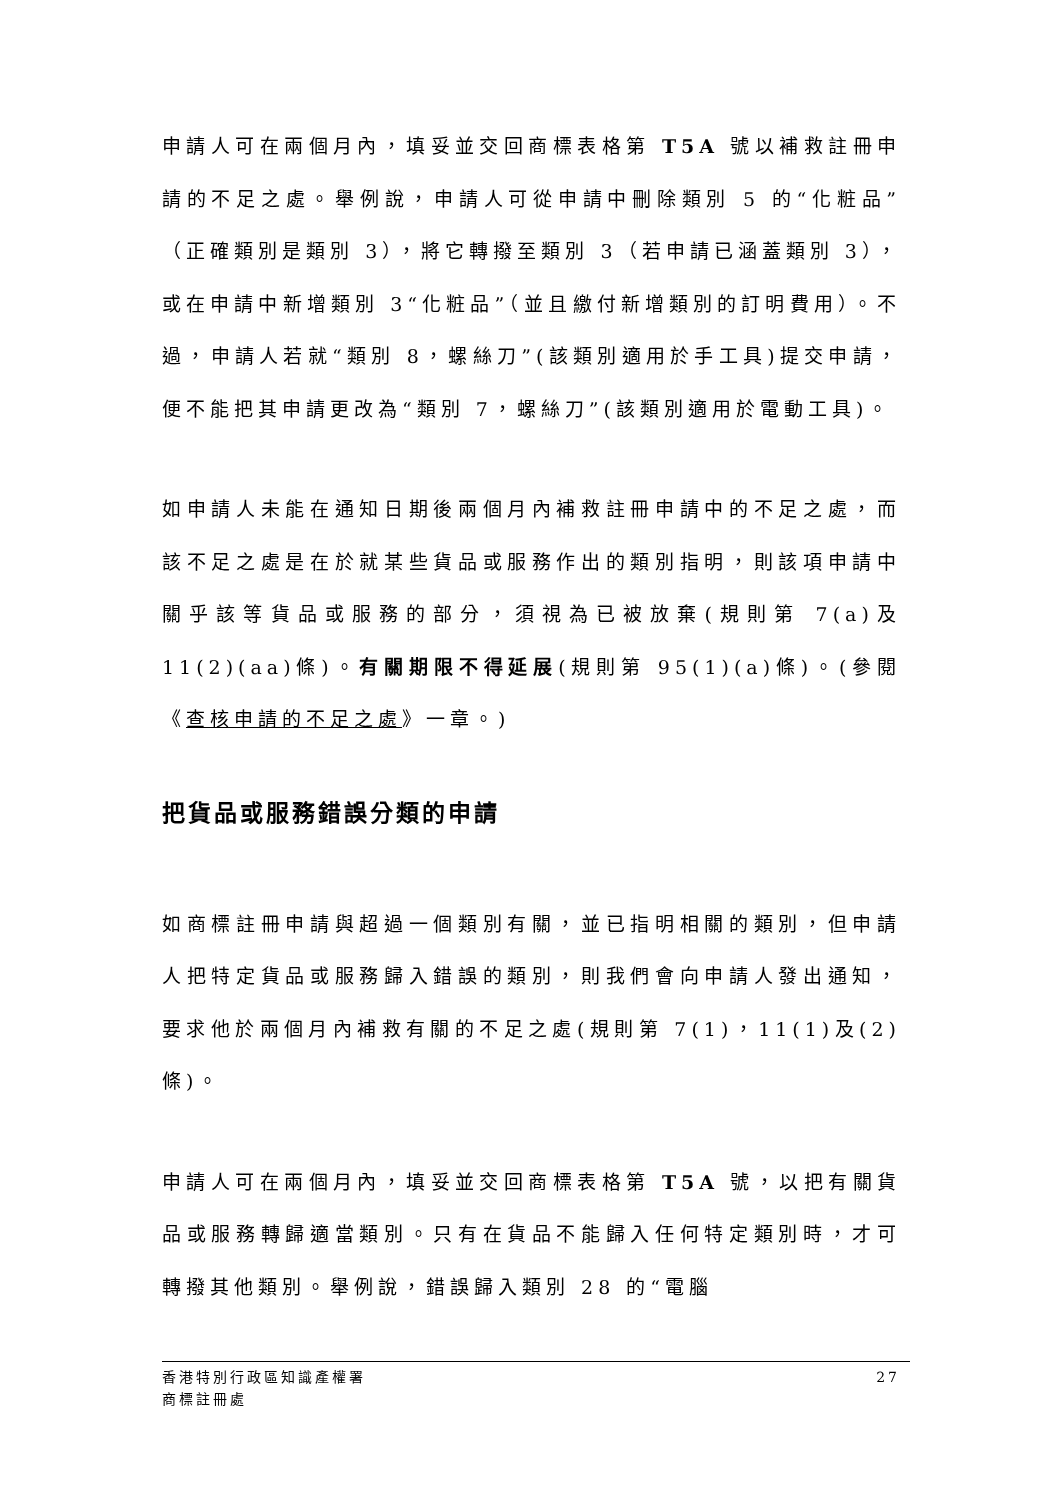申請人可在兩個月內，填妥並交回商標表格第 T5A 號以補救註冊申請的不足之處。舉例說，申請人可從申請中刪除類別 5 的“化粧品”（正確類別是類別 3），將它轉撥至類別 3（若申請已涵蓋類別 3），或在申請中新增類別 3“化粧品”（並且繳付新增類別的訂明費用）。不過，申請人若就“類別 8，螺絲刀”(該類別適用於手工具)提交申請，便不能把其申請更改為“類別 7，螺絲刀”(該類別適用於電動工具)。
如申請人未能在通知日期後兩個月內補救註冊申請中的不足之處，而該不足之處是在於就某些貨品或服務作出的類別指明，則該項申請中關乎該等貨品或服務的部分，須視為已被放棄(規則第 7(a)及 11(2)(aa)條)。有關期限不得延展(規則第 95(1)(a)條)。(參閱《查核申請的不足之處》一章。)
把貨品或服務錯誤分類的申請
如商標註冊申請與超過一個類別有關，並已指明相關的類別，但申請人把特定貨品或服務歸入錯誤的類別，則我們會向申請人發出通知，要求他於兩個月內補救有關的不足之處(規則第 7(1)，11(1)及(2)條)。
申請人可在兩個月內，填妥並交回商標表格第 T5A 號，以把有關貨品或服務轉歸適當類別。只有在貨品不能歸入任何特定類別時，才可轉撥其他類別。舉例說，錯誤歸入類別 28 的“電腦
27 香港特別行政區知識產權署
商標註冊處